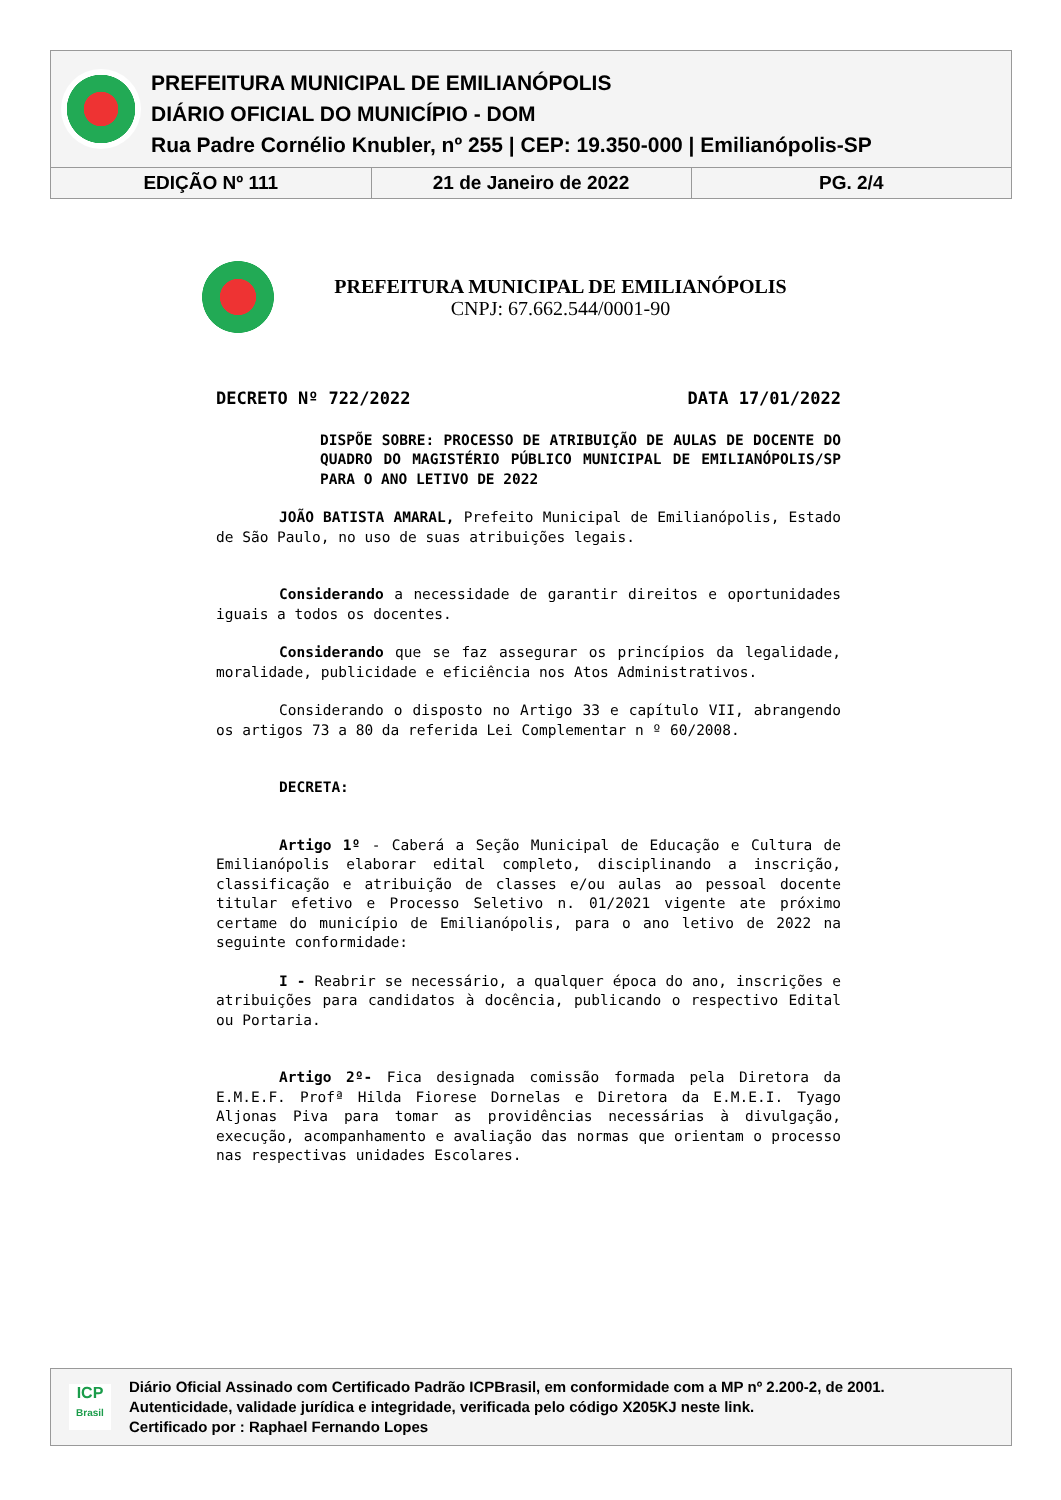PREFEITURA MUNICIPAL DE EMILIANÓPOLIS
DIÁRIO OFICIAL DO MUNICÍPIO - DOM
Rua Padre Cornélio Knubler, nº 255 | CEP: 19.350-000 | Emilianópolis-SP
| EDIÇÃO Nº 111 | 21 de Janeiro de 2022 | PG. 2/4 |
PREFEITURA MUNICIPAL DE EMILIANÓPOLIS
CNPJ: 67.662.544/0001-90
DECRETO Nº 722/2022 DATA 17/01/2022
DISPÕE SOBRE: PROCESSO DE ATRIBUIÇÃO DE AULAS DE DOCENTE DO QUADRO DO MAGISTÉRIO PÚBLICO MUNICIPAL DE EMILIANÓPOLIS/SP PARA O ANO LETIVO DE 2022
JOÃO BATISTA AMARAL, Prefeito Municipal de Emilianópolis, Estado de São Paulo, no uso de suas atribuições legais.
Considerando a necessidade de garantir direitos e oportunidades iguais a todos os docentes.
Considerando que se faz assegurar os princípios da legalidade, moralidade, publicidade e eficiência nos Atos Administrativos.
Considerando o disposto no Artigo 33 e capítulo VII, abrangendo os artigos 73 a 80 da referida Lei Complementar n º 60/2008.
DECRETA:
Artigo 1º - Caberá a Seção Municipal de Educação e Cultura de Emilianópolis elaborar edital completo, disciplinando a inscrição, classificação e atribuição de classes e/ou aulas ao pessoal docente titular efetivo e Processo Seletivo n. 01/2021 vigente ate próximo certame do município de Emilianópolis, para o ano letivo de 2022 na seguinte conformidade:
I - Reabrir se necessário, a qualquer época do ano, inscrições e atribuições para candidatos à docência, publicando o respectivo Edital ou Portaria.
Artigo 2º- Fica designada comissão formada pela Diretora da E.M.E.F. Profª Hilda Fiorese Dornelas e Diretora da E.M.E.I. Tyago Aljonas Piva para tomar as providências necessárias à divulgação, execução, acompanhamento e avaliação das normas que orientam o processo nas respectivas unidades Escolares.
ICP
Brasil
Diário Oficial Assinado com Certificado Padrão ICPBrasil, em conformidade com a MP nº 2.200-2, de 2001.
Autenticidade, validade jurídica e integridade, verificada pelo código X205KJ neste link.
Certificado por : Raphael Fernando Lopes